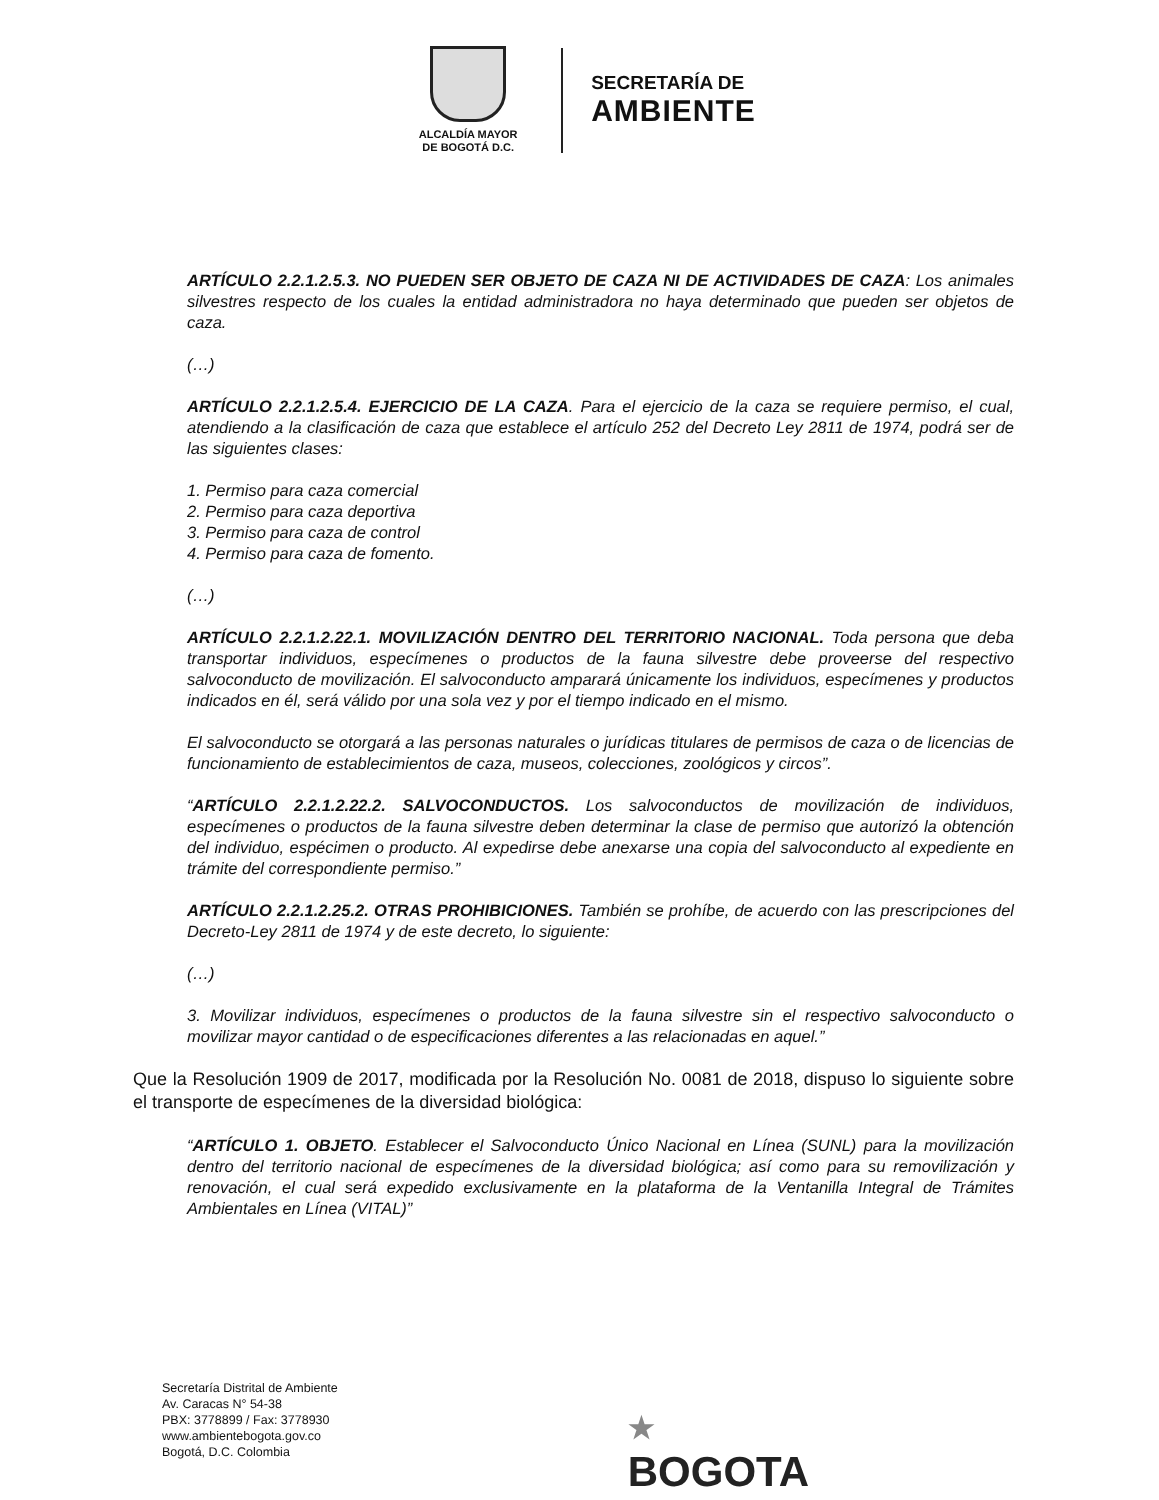ALCALDÍA MAYOR
DE BOGOTÁ D.C.
SECRETARÍA DE
AMBIENTE
ARTÍCULO 2.2.1.2.5.3. NO PUEDEN SER OBJETO DE CAZA NI DE ACTIVIDADES DE CAZA: Los animales silvestres respecto de los cuales la entidad administradora no haya determinado que pueden ser objetos de caza.
(…)
ARTÍCULO 2.2.1.2.5.4. EJERCICIO DE LA CAZA. Para el ejercicio de la caza se requiere permiso, el cual, atendiendo a la clasificación de caza que establece el artículo 252 del Decreto Ley 2811 de 1974, podrá ser de las siguientes clases:
1. Permiso para caza comercial
2. Permiso para caza deportiva
3. Permiso para caza de control
4. Permiso para caza de fomento.
(…)
ARTÍCULO 2.2.1.2.22.1. MOVILIZACIÓN DENTRO DEL TERRITORIO NACIONAL. Toda persona que deba transportar individuos, especímenes o productos de la fauna silvestre debe proveerse del respectivo salvoconducto de movilización. El salvoconducto amparará únicamente los individuos, especímenes y productos indicados en él, será válido por una sola vez y por el tiempo indicado en el mismo.
El salvoconducto se otorgará a las personas naturales o jurídicas titulares de permisos de caza o de licencias de funcionamiento de establecimientos de caza, museos, colecciones, zoológicos y circos”.
“ARTÍCULO 2.2.1.2.22.2. SALVOCONDUCTOS. Los salvoconductos de movilización de individuos, especímenes o productos de la fauna silvestre deben determinar la clase de permiso que autorizó la obtención del individuo, espécimen o producto. Al expedirse debe anexarse una copia del salvoconducto al expediente en trámite del correspondiente permiso.”
ARTÍCULO 2.2.1.2.25.2. OTRAS PROHIBICIONES. También se prohíbe, de acuerdo con las prescripciones del Decreto-Ley 2811 de 1974 y de este decreto, lo siguiente:
(…)
3. Movilizar individuos, especímenes o productos de la fauna silvestre sin el respectivo salvoconducto o movilizar mayor cantidad o de especificaciones diferentes a las relacionadas en aquel.”
Que la Resolución 1909 de 2017, modificada por la Resolución No. 0081 de 2018, dispuso lo siguiente sobre el transporte de especímenes de la diversidad biológica:
“ARTÍCULO 1. OBJETO. Establecer el Salvoconducto Único Nacional en Línea (SUNL) para la movilización dentro del territorio nacional de especímenes de la diversidad biológica; así como para su removilización y renovación, el cual será expedido exclusivamente en la plataforma de la Ventanilla Integral de Trámites Ambientales en Línea (VITAL)”
Secretaría Distrital de Ambiente
Av. Caracas N° 54-38
PBX: 3778899 / Fax: 3778930
www.ambientebogota.gov.co
Bogotá, D.C. Colombia
★
BOGOTA